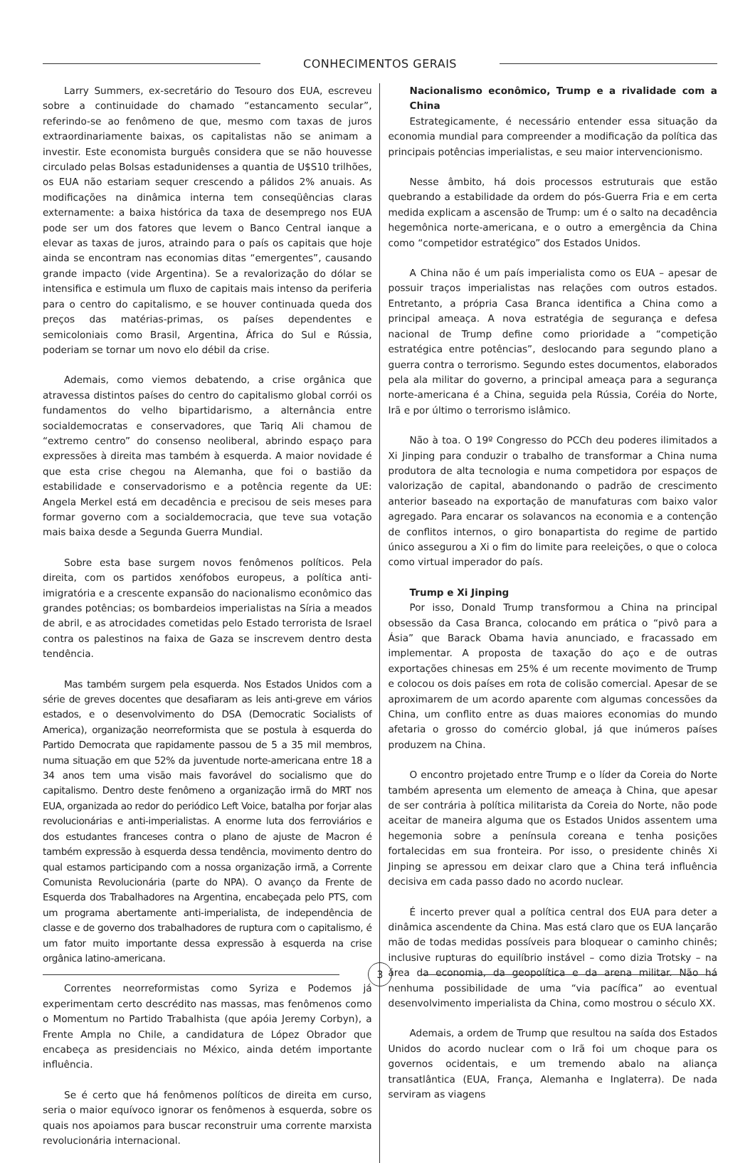CONHECIMENTOS GERAIS
Larry Summers, ex-secretário do Tesouro dos EUA, escreveu sobre a continuidade do chamado “estancamento secular”, referindo-se ao fenômeno de que, mesmo com taxas de juros extraordinariamente baixas, os capitalistas não se animam a investir. Este economista burguês considera que se não houvesse circulado pelas Bolsas estadunidenses a quantia de U$S10 trilhões, os EUA não estariam sequer crescendo a pálidos 2% anuais. As modificações na dinâmica interna tem conseqüências claras externamente: a baixa histórica da taxa de desemprego nos EUA pode ser um dos fatores que levem o Banco Central ianque a elevar as taxas de juros, atraindo para o país os capitais que hoje ainda se encontram nas economias ditas “emergentes”, causando grande impacto (vide Argentina). Se a revalorização do dólar se intensifica e estimula um fluxo de capitais mais intenso da periferia para o centro do capitalismo, e se houver continuada queda dos preços das matérias-primas, os países dependentes e semicoloniais como Brasil, Argentina, África do Sul e Rússia, poderiam se tornar um novo elo débil da crise.
Ademais, como viemos debatendo, a crise orgânica que atravessa distintos países do centro do capitalismo global corrói os fundamentos do velho bipartidarismo, a alternância entre socialdemocratas e conservadores, que Tariq Ali chamou de “extremo centro” do consenso neoliberal, abrindo espaço para expressões à direita mas também à esquerda. A maior novidade é que esta crise chegou na Alemanha, que foi o bastião da estabilidade e conservadorismo e a potência regente da UE: Angela Merkel está em decadência e precisou de seis meses para formar governo com a socialdemocracia, que teve sua votação mais baixa desde a Segunda Guerra Mundial.
Sobre esta base surgem novos fenômenos políticos. Pela direita, com os partidos xenófobos europeus, a política anti-imigratória e a crescente expansão do nacionalismo econômico das grandes potências; os bombardeios imperialistas na Síria a meados de abril, e as atrocidades cometidas pelo Estado terrorista de Israel contra os palestinos na faixa de Gaza se inscrevem dentro desta tendência.
Mas também surgem pela esquerda. Nos Estados Unidos com a série de greves docentes que desafiaram as leis anti-greve em vários estados, e o desenvolvimento do DSA (Democratic Socialists of America), organização neorreformista que se postula à esquerda do Partido Democrata que rapidamente passou de 5 a 35 mil membros, numa situação em que 52% da juventude norte-americana entre 18 a 34 anos tem uma visão mais favorável do socialismo que do capitalismo. Dentro deste fenômeno a organização irmã do MRT nos EUA, organizada ao redor do periódico Left Voice, batalha por forjar alas revolucionárias e anti-imperialistas. A enorme luta dos ferroviários e dos estudantes franceses contra o plano de ajuste de Macron é também expressão à esquerda dessa tendência, movimento dentro do qual estamos participando com a nossa organização irmã, a Corrente Comunista Revolucionária (parte do NPA). O avanço da Frente de Esquerda dos Trabalhadores na Argentina, encabeçada pelo PTS, com um programa abertamente anti-imperialista, de independência de classe e de governo dos trabalhadores de ruptura com o capitalismo, é um fator muito importante dessa expressão à esquerda na crise orgânica latino-americana.
Correntes neorreformistas como Syriza e Podemos já experimentam certo descrédito nas massas, mas fenômenos como o Momentum no Partido Trabalhista (que apóia Jeremy Corbyn), a Frente Ampla no Chile, a candidatura de López Obrador que encabeça as presidenciais no México, ainda detém importante influência.
Se é certo que há fenômenos políticos de direita em curso, seria o maior equívoco ignorar os fenômenos à esquerda, sobre os quais nos apoiamos para buscar reconstruir uma corrente marxista revolucionária internacional.
Nacionalismo econômico, Trump e a rivalidade com a China
Estrategicamente, é necessário entender essa situação da economia mundial para compreender a modificação da política das principais potências imperialistas, e seu maior intervencionismo.
Nesse âmbito, há dois processos estruturais que estão quebrando a estabilidade da ordem do pós-Guerra Fria e em certa medida explicam a ascensão de Trump: um é o salto na decadência hegemônica norte-americana, e o outro a emergência da China como “competidor estratégico” dos Estados Unidos.
A China não é um país imperialista como os EUA – apesar de possuir traços imperialistas nas relações com outros estados. Entretanto, a própria Casa Branca identifica a China como a principal ameaça. A nova estratégia de segurança e defesa nacional de Trump define como prioridade a “competição estratégica entre potências”, deslocando para segundo plano a guerra contra o terrorismo. Segundo estes documentos, elaborados pela ala militar do governo, a principal ameaça para a segurança norte-americana é a China, seguida pela Rússia, Coréia do Norte, Irã e por último o terrorismo islâmico.
Não à toa. O 19º Congresso do PCCh deu poderes ilimitados a Xi Jinping para conduzir o trabalho de transformar a China numa produtora de alta tecnologia e numa competidora por espaços de valorização de capital, abandonando o padrão de crescimento anterior baseado na exportação de manufaturas com baixo valor agregado. Para encarar os solavancos na economia e a contenção de conflitos internos, o giro bonapartista do regime de partido único assegurou a Xi o fim do limite para reeleições, o que o coloca como virtual imperador do país.
Trump e Xi Jinping
Por isso, Donald Trump transformou a China na principal obsessão da Casa Branca, colocando em prática o “pivô para a Ásia” que Barack Obama havia anunciado, e fracassado em implementar. A proposta de taxação do aço e de outras exportações chinesas em 25% é um recente movimento de Trump e colocou os dois países em rota de colisão comercial. Apesar de se aproximarem de um acordo aparente com algumas concessões da China, um conflito entre as duas maiores economias do mundo afetaria o grosso do comércio global, já que inúmeros países produzem na China.
O encontro projetado entre Trump e o líder da Coreia do Norte também apresenta um elemento de ameaça à China, que apesar de ser contrária à política militarista da Coreia do Norte, não pode aceitar de maneira alguma que os Estados Unidos assentem uma hegemonia sobre a península coreana e tenha posições fortalecidas em sua fronteira. Por isso, o presidente chinês Xi Jinping se apressou em deixar claro que a China terá influência decisiva em cada passo dado no acordo nuclear.
É incerto prever qual a política central dos EUA para deter a dinâmica ascendente da China. Mas está claro que os EUA lançarão mão de todas medidas possíveis para bloquear o caminho chinês; inclusive rupturas do equilíbrio instável – como dizia Trotsky – na área da economia, da geopolítica e da arena militar. Não há nenhuma possibilidade de uma “via pacífica” ao eventual desenvolvimento imperialista da China, como mostrou o século XX.
Ademais, a ordem de Trump que resultou na saída dos Estados Unidos do acordo nuclear com o Irã foi um choque para os governos ocidentais, e um tremendo abalo na aliança transatlântica (EUA, França, Alemanha e Inglaterra). De nada serviram as viagens
3